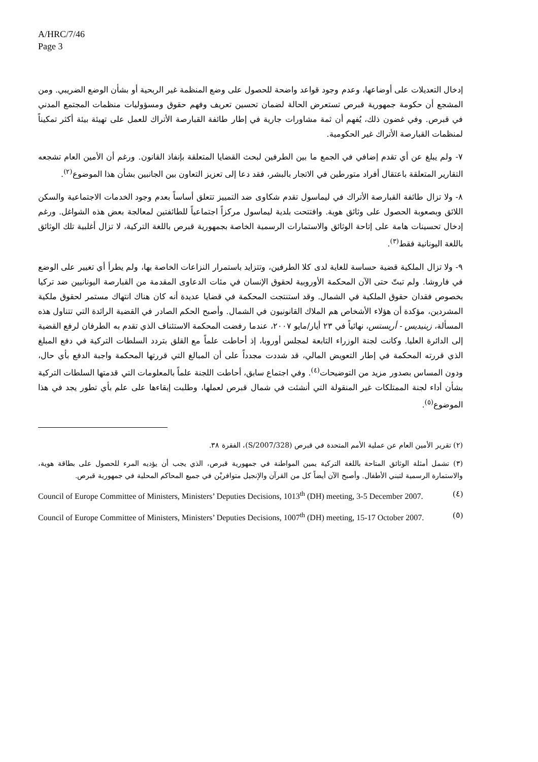A/HRC/7/46
Page 3
إدخال التعديلات على أوضاعها، وعدم وجود قواعد واضحة للحصول على وضع المنظمة غير الربحية أو بشأن الوضع الضريبي. ومن المشجع أن حكومة جمهورية قبرص تستعرض الحالة لضمان تحسين تعريف وفهم حقوق ومسؤوليات منظمات المجتمع المدني في قبرص. وفي غضون ذلك، يُفهم أن ثمة مشاورات جارية في إطار طائفة القبارصة الأتراك للعمل على تهيئة بيئة أكثر تمكيناً لمنظمات القبارصة الأتراك غير الحكومية.
٧- ولم يبلغ عن أي تقدم إضافي في الجمع ما بين الطرفين لبحث القضايا المتعلقة بإنفاذ القانون. ورغم أن الأمين العام تشجعه التقارير المتعلقة باعتقال أفراد متورطين في الاتجار بالبشر، فقد دعا إلى تعزيز التعاون بين الجانبين بشأن هذا الموضوع<sup>(٢)</sup>.
٨- ولا تزال طائفة القبارصة الأتراك في ليماسول تقدم شكاوى ضد التمييز تتعلق أساساً بعدم وجود الخدمات الاجتماعية والسكن اللائق وبصعوبة الحصول على وثائق هوية. وافتتحت بلدية ليماسول مركزاً اجتماعياً للطائفتين لمعالجة بعض هذه الشواغل. ورغم إدخال تحسينات هامة على إتاحة الوثائق والاستمارات الرسمية الخاصة بجمهورية قبرص باللغة التركية، لا تزال أغلبية تلك الوثائق باللغة اليونانية فقط<sup>(٣)</sup>.
٩- ولا تزال الملكية قضية حساسة للغاية لدى كلا الطرفين، وتتزايد باستمرار النزاعات الخاصة بها، ولم يطرأ أي تغيير على الوضع في فاروشا. ولم تبتّ حتى الآن المحكمة الأوروبية لحقوق الإنسان في مئات الدعاوى المقدمة من القبارصة اليونانيين ضد تركيا بخصوص فقدان حقوق الملكية في الشمال. وقد استنتجت المحكمة في قضايا عديدة أنه كان هناك انتهاك مستمر لحقوق ملكية المشردين، مؤكدة أن هؤلاء الأشخاص هم الملاك القانونيون في الشمال. وأصبح الحكم الصادر في القضية الرائدة التي تتناول هذه المسألة، زينيديس - أريستس، نهائياً في ٢٣ أيار/مايو ٢٠٠٧، عندما رفضت المحكمة الاستئناف الذي تقدم به الطرفان لرفع القضية إلى الدائرة العليا. وكانت لجنة الوزراء التابعة لمجلس أوروبا، إذ أحاطت علماً مع القلق بتردد السلطات التركية في دفع المبلغ الذي قررته المحكمة في إطار التعويض المالي، قد شددت مجدداً على أن المبالغ التي قررتها المحكمة واجبة الدفع بأي حال، ودون المساس بصدور مزيد من التوضيحات<sup>(٤)</sup>. وفي اجتماع سابق، أحاطت اللجنة علماً بالمعلومات التي قدمتها السلطات التركية بشأن أداء لجنة الممتلكات غير المنقولة التي أنشئت في شمال قبرص لعملها، وطلبت إبقاءها على علم بأي تطور يجد في هذا الموضوع<sup>(٥)</sup>.
(٢) تقرير الأمين العام عن عملية الأمم المتحدة في قبرص (S/2007/328)، الفقرة ٣٨.
(٣) تشمل أمثلة الوثائق المتاحة باللغة التركية يمين المواطنة في جمهورية قبرص، الذي يجب أن يؤديه المرء للحصول على بطاقة هوية، والاستمارة الرسمية لتبني الأطفال. وأصبح الآن أيضاً كل من القرآن والإنجيل متوافريْن في جميع المحاكم المحلية في جمهورية قبرص.
(٤) Council of Europe Committee of Ministers, Ministers’ Deputies Decisions, 1013<sup>th</sup> (DH) meeting, 3-5 December 2007.
(٥) Council of Europe Committee of Ministers, Ministers’ Deputies Decisions, 1007<sup>th</sup> (DH) meeting, 15-17 October 2007.